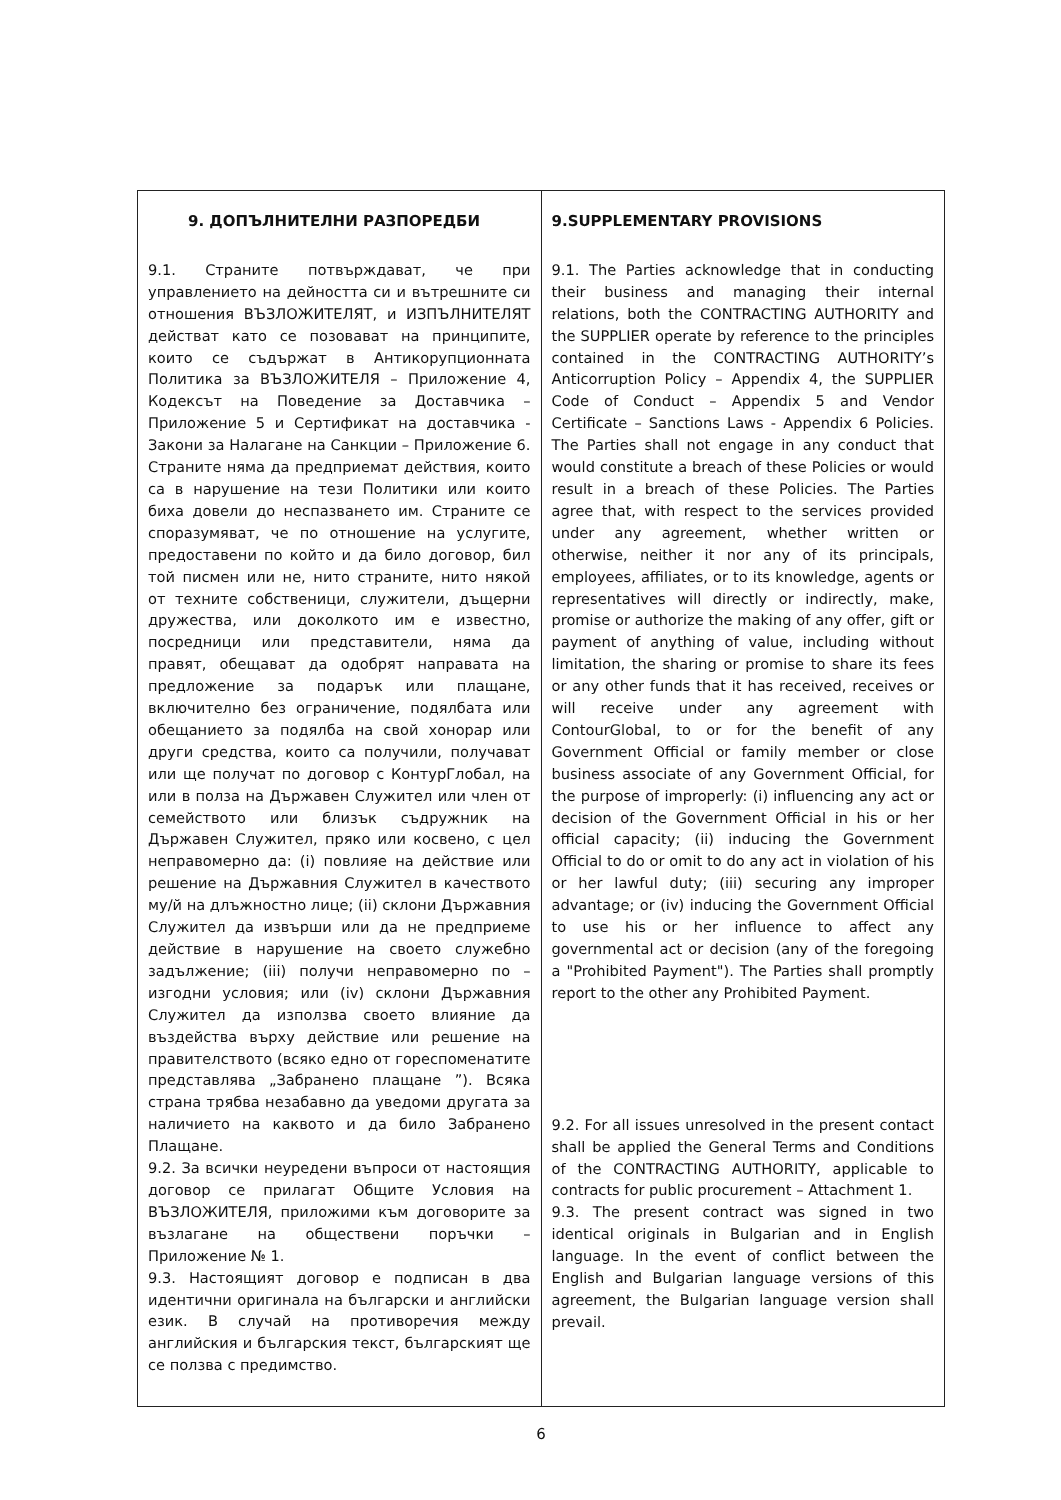| 9. ДОПЪЛНИТЕЛНИ РАЗПОРЕДБИ 9.1. Страните потвърждават, че при управлението на дейността си и вътрешните си отношения ВЪЗЛОЖИТЕЛЯТ, и ИЗПЪЛНИТЕЛЯТ действат като се позовават на принципите, които се съдържат в Антикорупционната Политика за ВЪЗЛОЖИТЕЛЯ – Приложение 4, Кодексът на Поведение за Доставчика – Приложение 5 и Сертификат на доставчика - Закони за Налагане на Санкции – Приложение 6. Страните няма да предприемат действия, които са в нарушение на тези Политики или които биха довели до неспазването им. Страните се споразумяват, че по отношение на услугите, предоставени по който и да било договор, бил той писмен или не, нито страните, нито някой от техните собственици, служители, дъщерни дружества, или доколкото им е известно, посредници или представители, няма да правят, обещават да одобрят направата на предложение за подарък или плащане, включително без ограничение, подялбата или обещанието за подялба на свой хонорар или други средства, които са получили, получават или ще получат по договор с КонтурГлобал, на или в полза на Държавен Служител или член от семейството или близък съдружник на Държавен Служител, пряко или косвено, с цел неправомерно да: (i) повлияе на действие или решение на Държавния Служител в качеството му/й на длъжностно лице; (ii) склони Държавния Служител да извърши или да не предприеме действие в нарушение на своето служебно задължение; (iii) получи неправомерно по – изгодни условия; или (iv) склони Държавния Служител да използва своето влияние да въздейства върху действие или решение на правителството (всяко едно от гореспоменатите представлява „Забранено плащане ”). Всяка страна трябва незабавно да уведоми другата за наличието на каквото и да било Забранено Плащане. 9.2. За всички неуредени въпроси от настоящия договор се прилагат Общите Условия на ВЪЗЛОЖИТЕЛЯ, приложими към договорите за възлагане на обществени поръчки – Приложение № 1. 9.3. Настоящият договор е подписан в два идентични оригинала на български и английски език. В случай на противоречия между английския и българския текст, българският ще се ползва с предимство. | 9.SUPPLEMENTARY PROVISIONS 9.1. The Parties acknowledge that in conducting their business and managing their internal relations, both the CONTRACTING AUTHORITY and the SUPPLIER operate by reference to the principles contained in the CONTRACTING AUTHORITY’s Anticorruption Policy – Appendix 4, the SUPPLIER Code of Conduct – Appendix 5 and Vendor Certificate – Sanctions Laws - Appendix 6 Policies. The Parties shall not engage in any conduct that would constitute a breach of these Policies or would result in a breach of these Policies. The Parties agree that, with respect to the services provided under any agreement, whether written or otherwise, neither it nor any of its principals, employees, affiliates, or to its knowledge, agents or representatives will directly or indirectly, make, promise or authorize the making of any offer, gift or payment of anything of value, including without limitation, the sharing or promise to share its fees or any other funds that it has received, receives or will receive under any agreement with ContourGlobal, to or for the benefit of any Government Official or family member or close business associate of any Government Official, for the purpose of improperly: (i) influencing any act or decision of the Government Official in his or her official capacity; (ii) inducing the Government Official to do or omit to do any act in violation of his or her lawful duty; (iii) securing any improper advantage; or (iv) inducing the Government Official to use his or her influence to affect any governmental act or decision (any of the foregoing a "Prohibited Payment"). The Parties shall promptly report to the other any Prohibited Payment. 9.2. For all issues unresolved in the present contact shall be applied the General Terms and Conditions of the CONTRACTING AUTHORITY, applicable to contracts for public procurement – Attachment 1. 9.3. The present contract was signed in two identical originals in Bulgarian and in English language. In the event of conflict between the English and Bulgarian language versions of this agreement, the Bulgarian language version shall prevail. |
6